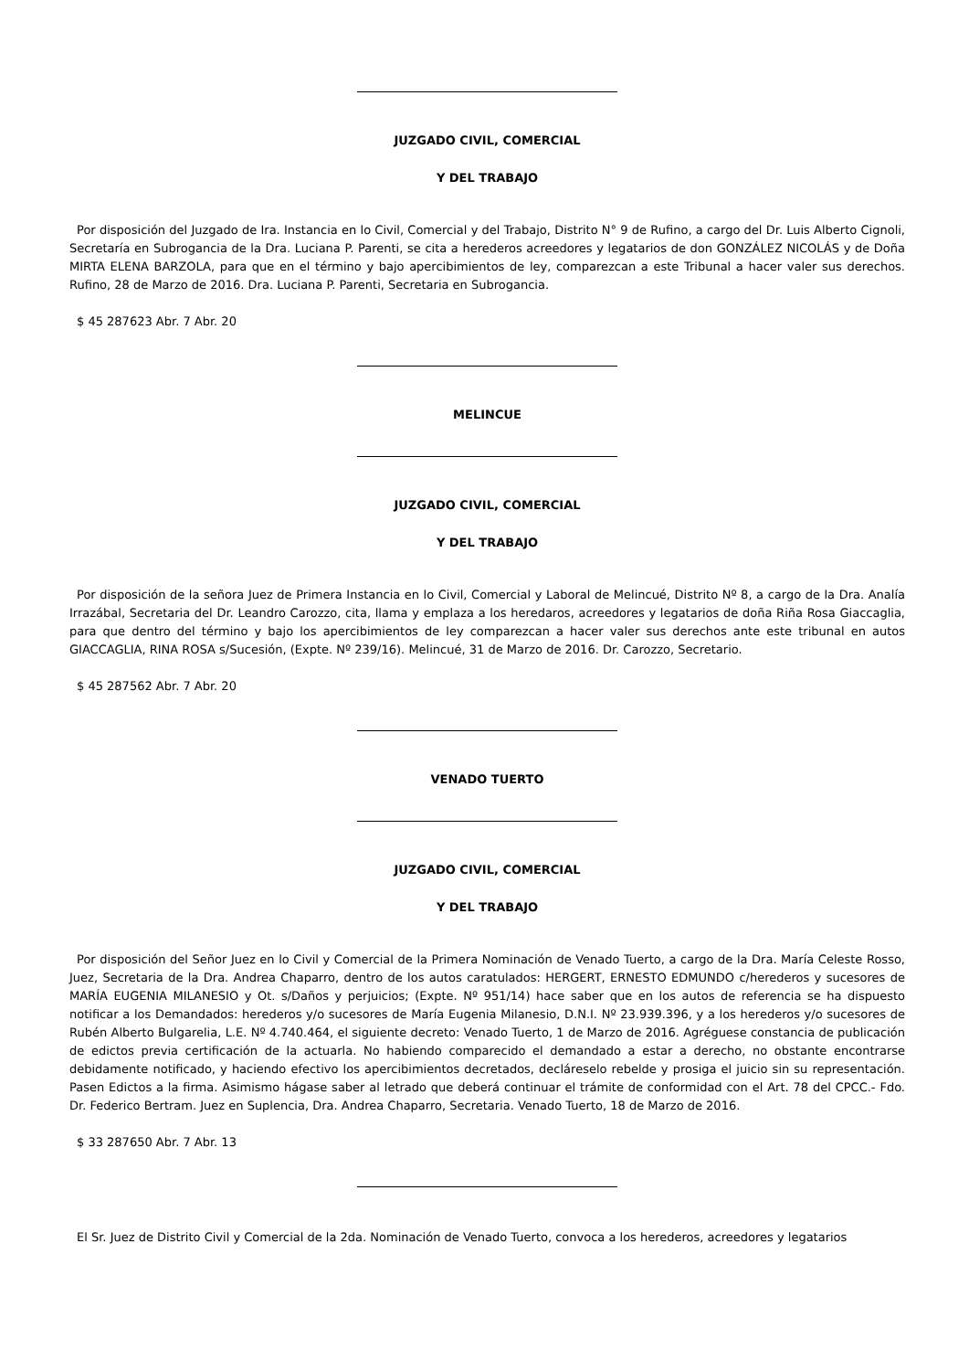JUZGADO CIVIL, COMERCIAL
Y DEL TRABAJO
Por disposición del Juzgado de Ira. Instancia en lo Civil, Comercial y del Trabajo, Distrito N° 9 de Rufino, a cargo del Dr. Luis Alberto Cignoli, Secretaría en Subrogancia de la Dra. Luciana P. Parenti, se cita a herederos acreedores y legatarios de don GONZÁLEZ NICOLÁS y de Doña MIRTA ELENA BARZOLA, para que en el término y bajo apercibimientos de ley, comparezcan a este Tribunal a hacer valer sus derechos. Rufino, 28 de Marzo de 2016. Dra. Luciana P. Parenti, Secretaria en Subrogancia.
$ 45 287623 Abr. 7 Abr. 20
MELINCUE
JUZGADO CIVIL, COMERCIAL
Y DEL TRABAJO
Por disposición de la señora Juez de Primera Instancia en lo Civil, Comercial y Laboral de Melincué, Distrito Nº 8, a cargo de la Dra. Analía Irrazábal, Secretaria del Dr. Leandro Carozzo, cita, llama y emplaza a los heredaros, acreedores y legatarios de doña Riña Rosa Giaccaglia, para que dentro del término y bajo los apercibimientos de ley comparezcan a hacer valer sus derechos ante este tribunal en autos GIACCAGLIA, RINA ROSA s/Sucesión, (Expte. Nº 239/16). Melincué, 31 de Marzo de 2016. Dr. Carozzo, Secretario.
$ 45 287562 Abr. 7 Abr. 20
VENADO TUERTO
JUZGADO CIVIL, COMERCIAL
Y DEL TRABAJO
Por disposición del Señor Juez en lo Civil y Comercial de la Primera Nominación de Venado Tuerto, a cargo de la Dra. María Celeste Rosso, Juez, Secretaria de la Dra. Andrea Chaparro, dentro de los autos caratulados: HERGERT, ERNESTO EDMUNDO c/herederos y sucesores de MARÍA EUGENIA MILANESIO y Ot. s/Daños y perjuicios; (Expte. Nº 951/14) hace saber que en los autos de referencia se ha dispuesto notificar a los Demandados: herederos y/o sucesores de María Eugenia Milanesio, D.N.I. Nº 23.939.396, y a los herederos y/o sucesores de Rubén Alberto Bulgarelia, L.E. Nº 4.740.464, el siguiente decreto: Venado Tuerto, 1 de Marzo de 2016. Agréguese constancia de publicación de edictos previa certificación de la actuarla. No habiendo comparecido el demandado a estar a derecho, no obstante encontrarse debidamente notificado, y haciendo efectivo los apercibimientos decretados, decláreselo rebelde y prosiga el juicio sin su representación. Pasen Edictos a la firma. Asimismo hágase saber al letrado que deberá continuar el trámite de conformidad con el Art. 78 del CPCC.- Fdo. Dr. Federico Bertram. Juez en Suplencia, Dra. Andrea Chaparro, Secretaria. Venado Tuerto, 18 de Marzo de 2016.
$ 33 287650 Abr. 7 Abr. 13
El Sr. Juez de Distrito Civil y Comercial de la 2da. Nominación de Venado Tuerto, convoca a los herederos, acreedores y legatarios